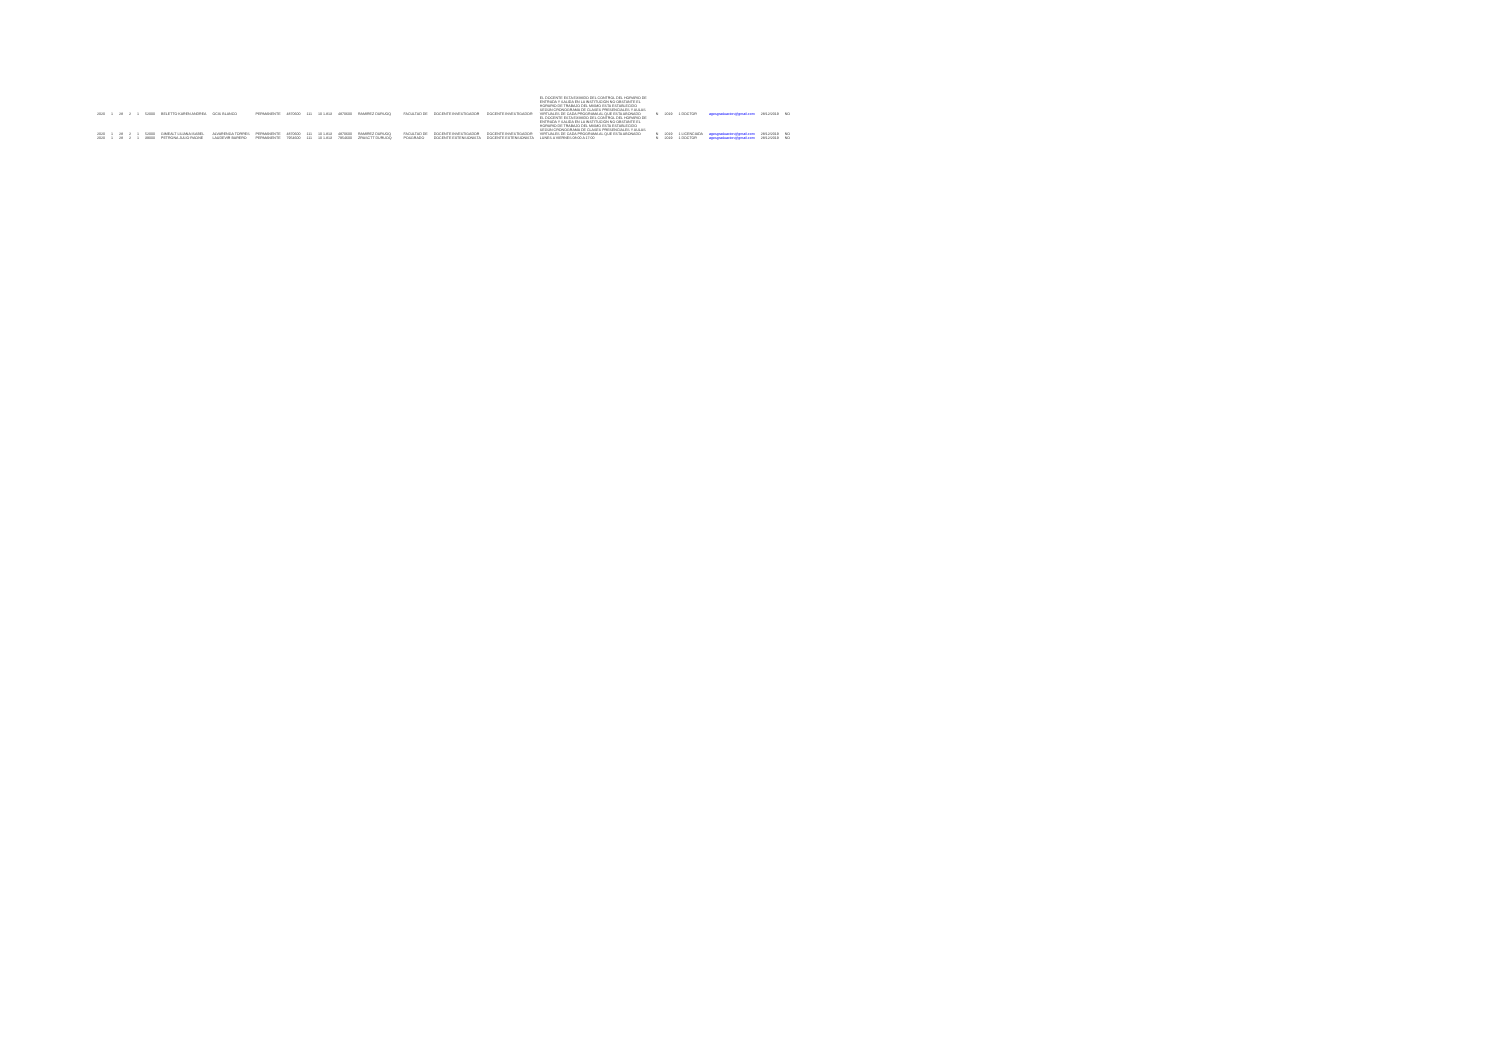| 2020 | 1 | 28 | 2 | 1 | 52000 | BELETTO KAREN ANDREA | OCIS BLANCO | PERMANENTE | 4870600 | 111 | 10 1.813 | 4870600 | RAMIREZ DURUOQ | | FACULTAD DE | DOCENTE INVESTIGADOR | DOCENTE INVESTIGADOR | EL DOCENTE ESTA EXIMIDO DEL CONTROL DEL HORARIO DE ENTRADA Y SALIDA EN LA INSTITUCIÓN NO OBSTANTE EL HORARIO DE TRABAJO DEL MISMO ESTA ESTABLECIDO SEGÚN CRONOGRAMA DE CLASES PRESENCIALES Y AULAS VIRTUALES DE CADA PROGRAMA AL QUE ESTA ABONADO | N | 2019 | 1 DOCTOR | agesgraduacion@gmail.com | 28/12/2019 | NO |
| 2020 | 1 | 28 | 2 | 1 | 52000 | GIMEALT LILIANA ISABEL | ALVARENGA TORRES | PERMANENTE | 4870600 | 111 | 10 1.813 | 4870600 | RAMIREZ DURUOQ | | FACULTAD DE | DOCENTE INVESTIGADOR | DOCENTE INVESTIGADOR | EL DOCENTE ESTA EXIMIDO DEL CONTROL DEL HORARIO DE ENTRADA Y SALIDA EN LA INSTITUCIÓN NO OBSTANTE EL HORARIO DE TRABAJO DEL MISMO ESTA ESTABLECIDO SEGÚN CRONOGRAMA DE CLASES PRESENCIALES Y AULAS VIRTUALES DE CADA PROGRAMA AL QUE ESTA ABONADO | N | 2019 | 1 LICENCIADA | agesgraduacion@gmail.com | 28/12/2019 | NO |
| 2020 | 1 | 28 | 2 | 1 | 39000 | PETRONA JULIO RAONE | LAUDEVIR BARERO | PERMANENTE | 7954600 | 111 | 10 1.813 | 7954600 | ZRASCTT DURUOQ | | POSGRADO | DOCENTE EXTENSIONISTA | DOCENTE EXTENSIONISTA | LUNES A VIERNES 08:00 A 17:00 | N | 2019 | 1 DOCTOR | agesgraduacion@gmail.com | 28/12/2019 | NO |